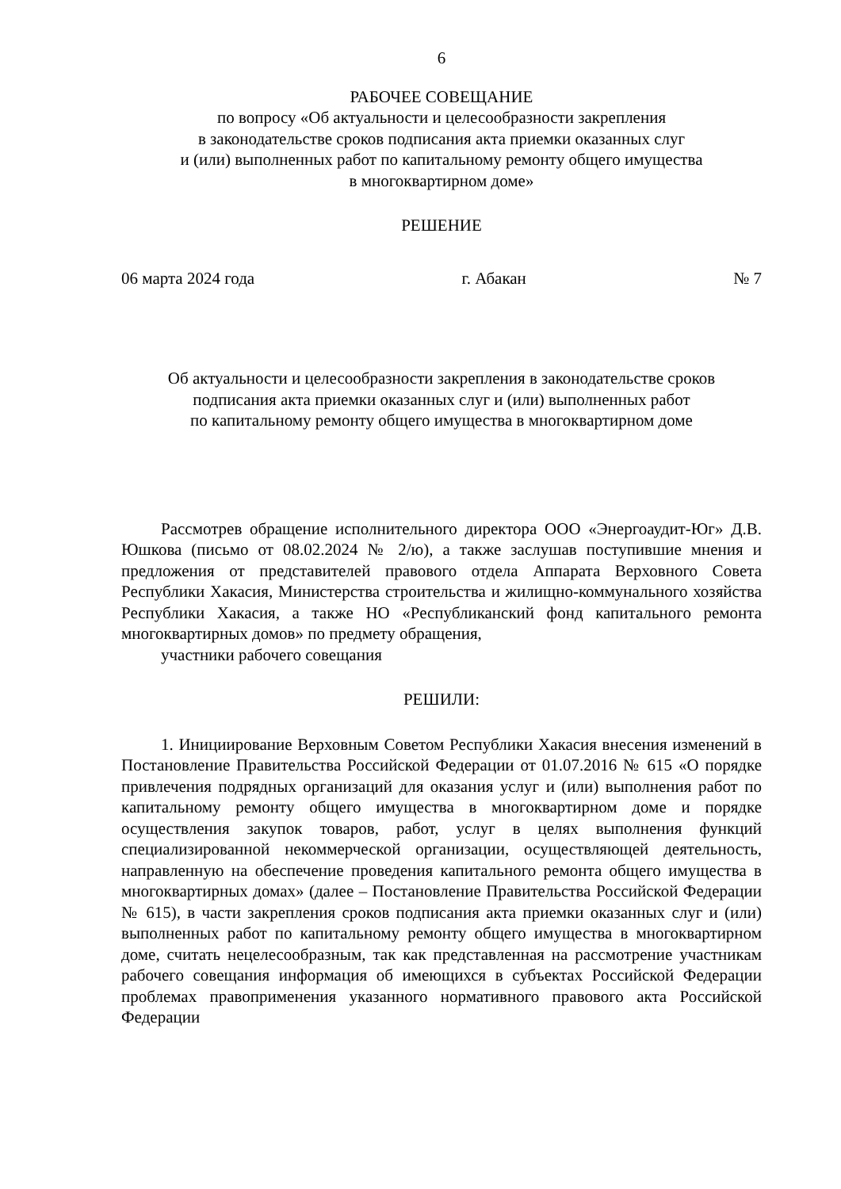6
РАБОЧЕЕ СОВЕЩАНИЕ
по вопросу «Об актуальности и целесообразности закрепления
в законодательстве сроков подписания акта приемки оказанных слуг
и (или) выполненных работ по капитальному ремонту общего имущества
в многоквартирном доме»
РЕШЕНИЕ
06 марта 2024 года г. Абакан № 7
Об актуальности и целесообразности закрепления в законодательстве сроков
подписания акта приемки оказанных слуг и (или) выполненных работ
по капитальному ремонту общего имущества в многоквартирном доме
Рассмотрев обращение исполнительного директора ООО «Энергоаудит-Юг» Д.В. Юшкова (письмо от 08.02.2024 № 2/ю), а также заслушав поступившие мнения и предложения от представителей правового отдела Аппарата Верховного Совета Республики Хакасия, Министерства строительства и жилищно-коммунального хозяйства Республики Хакасия, а также НО «Республиканский фонд капитального ремонта многоквартирных домов» по предмету обращения,
участники рабочего совещания
РЕШИЛИ:
1. Инициирование Верховным Советом Республики Хакасия внесения изменений в Постановление Правительства Российской Федерации от 01.07.2016 № 615 «О порядке привлечения подрядных организаций для оказания услуг и (или) выполнения работ по капитальному ремонту общего имущества в многоквартирном доме и порядке осуществления закупок товаров, работ, услуг в целях выполнения функций специализированной некоммерческой организации, осуществляющей деятельность, направленную на обеспечение проведения капитального ремонта общего имущества в многоквартирных домах» (далее – Постановление Правительства Российской Федерации № 615), в части закрепления сроков подписания акта приемки оказанных слуг и (или) выполненных работ по капитальному ремонту общего имущества в многоквартирном доме, считать нецелесообразным, так как представленная на рассмотрение участникам рабочего совещания информация об имеющихся в субъектах Российской Федерации проблемах правоприменения указанного нормативного правового акта Российской Федерации